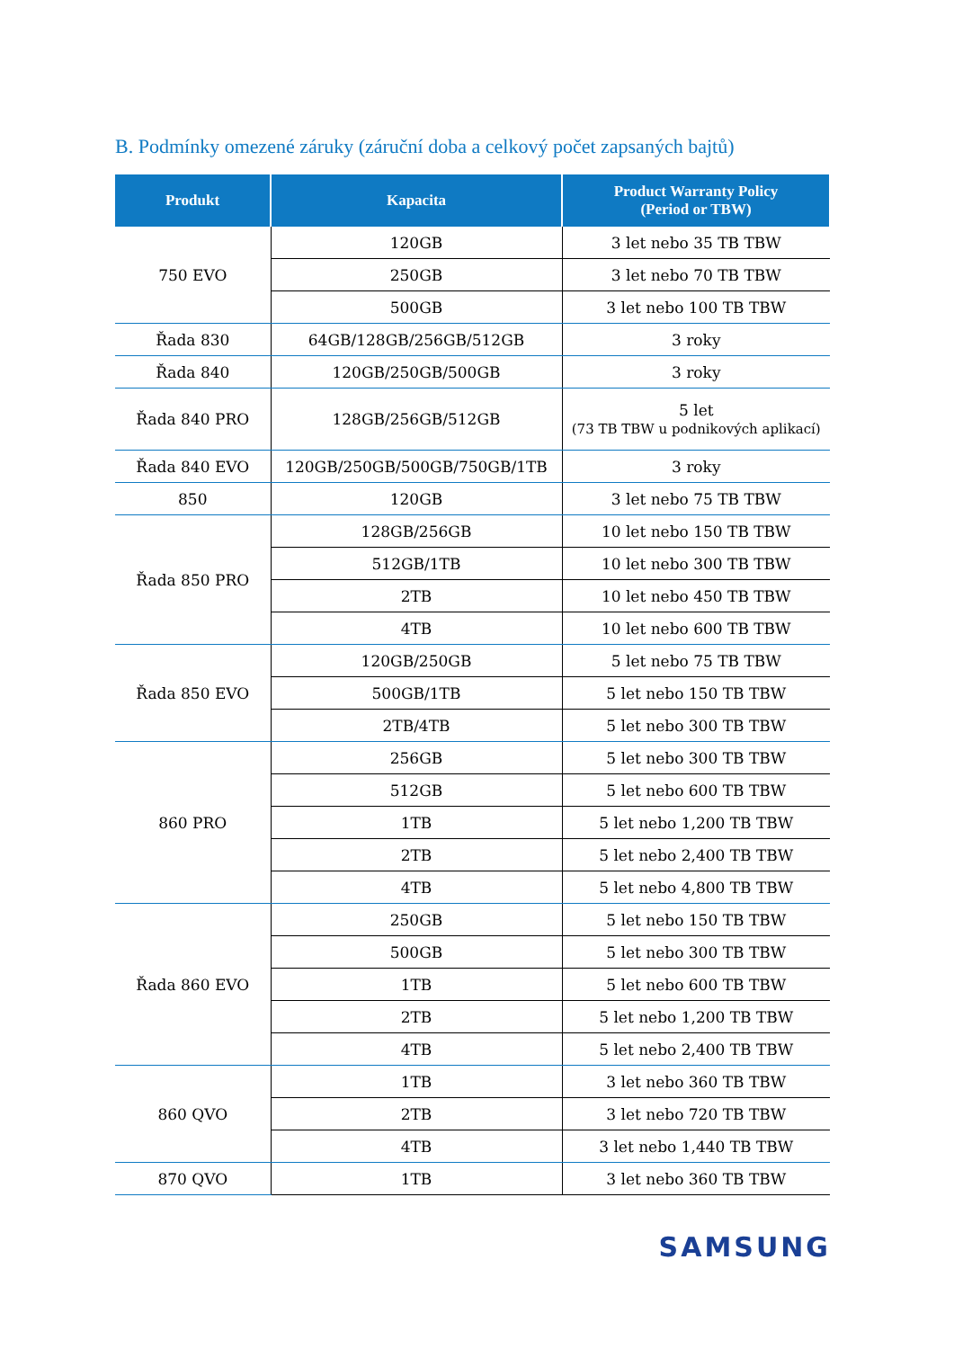B. Podmínky omezené záruky (záruční doba a celkový počet zapsaných bajtů)
| Produkt | Kapacita | Product Warranty Policy (Period or TBW) |
| --- | --- | --- |
| 750 EVO | 120GB | 3 let nebo 35 TB TBW |
| | 250GB | 3 let nebo 70 TB TBW |
| | 500GB | 3 let nebo 100 TB TBW |
| Řada 830 | 64GB/128GB/256GB/512GB | 3 roky |
| Řada 840 | 120GB/250GB/500GB | 3 roky |
| Řada 840 PRO | 128GB/256GB/512GB | 5 let (73 TB TBW u podnikových aplikací) |
| Řada 840 EVO | 120GB/250GB/500GB/750GB/1TB | 3 roky |
| 850 | 120GB | 3 let nebo 75 TB TBW |
| Řada 850 PRO | 128GB/256GB | 10 let nebo 150 TB TBW |
| | 512GB/1TB | 10 let nebo 300 TB TBW |
| | 2TB | 10 let nebo 450 TB TBW |
| | 4TB | 10 let nebo 600 TB TBW |
| Řada 850 EVO | 120GB/250GB | 5 let nebo 75 TB TBW |
| | 500GB/1TB | 5 let nebo 150 TB TBW |
| | 2TB/4TB | 5 let nebo 300 TB TBW |
| 860 PRO | 256GB | 5 let nebo 300 TB TBW |
| | 512GB | 5 let nebo 600 TB TBW |
| | 1TB | 5 let nebo 1,200 TB TBW |
| | 2TB | 5 let nebo 2,400 TB TBW |
| | 4TB | 5 let nebo 4,800 TB TBW |
| Řada 860 EVO | 250GB | 5 let nebo 150 TB TBW |
| | 500GB | 5 let nebo 300 TB TBW |
| | 1TB | 5 let nebo 600 TB TBW |
| | 2TB | 5 let nebo 1,200 TB TBW |
| | 4TB | 5 let nebo 2,400 TB TBW |
| 860 QVO | 1TB | 3 let nebo 360 TB TBW |
| | 2TB | 3 let nebo 720 TB TBW |
| | 4TB | 3 let nebo 1,440 TB TBW |
| 870 QVO | 1TB | 3 let nebo 360 TB TBW |
SAMSUNG